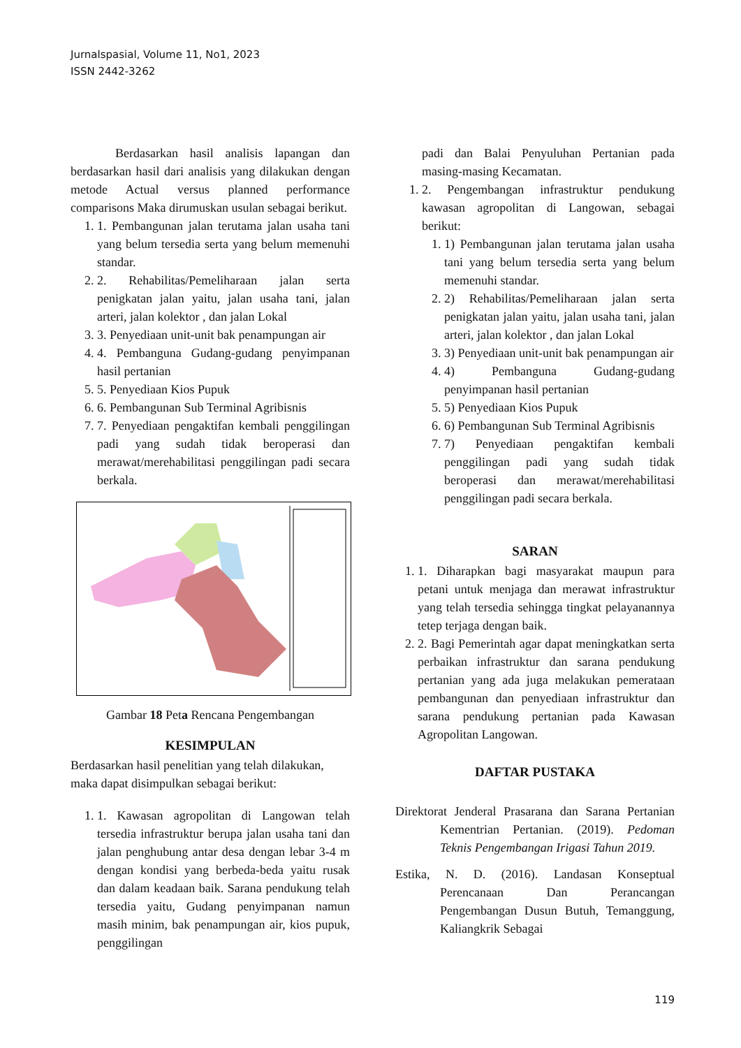Jurnalspasial, Volume 11, No1, 2023
ISSN 2442-3262
Berdasarkan hasil analisis lapangan dan berdasarkan hasil dari analisis yang dilakukan dengan metode Actual versus planned performance comparisons Maka dirumuskan usulan sebagai berikut.
1. 1. Pembangunan jalan terutama jalan usaha tani yang belum tersedia serta yang belum memenuhi standar.
2. 2. Rehabilitas/Pemeliharaan jalan serta penigkatan jalan yaitu, jalan usaha tani, jalan arteri, jalan kolektor , dan jalan Lokal
3. 3. Penyediaan unit-unit bak penampungan air
4. 4. Pembanguna Gudang-gudang penyimpanan hasil pertanian
5. 5. Penyediaan Kios Pupuk
6. 6. Pembangunan Sub Terminal Agribisnis
7. 7. Penyediaan pengaktifan kembali penggilingan padi yang sudah tidak beroperasi dan merawat/merehabilitasi penggilingan padi secara berkala.
Gambar 18 Peta Rencana Pengembangan
KESIMPULAN
Berdasarkan hasil penelitian yang telah dilakukan, maka dapat disimpulkan sebagai berikut:
1. 1. Kawasan agropolitan di Langowan telah tersedia infrastruktur berupa jalan usaha tani dan jalan penghubung antar desa dengan lebar 3-4 m dengan kondisi yang berbeda-beda yaitu rusak dan dalam keadaan baik. Sarana pendukung telah tersedia yaitu, Gudang penyimpanan namun masih minim, bak penampungan air, kios pupuk, penggilingan
padi dan Balai Penyuluhan Pertanian pada masing-masing Kecamatan.
1. 2. Pengembangan infrastruktur pendukung kawasan agropolitan di Langowan, sebagai berikut:
1. 1) Pembangunan jalan terutama jalan usaha tani yang belum tersedia serta yang belum memenuhi standar.
2. 2) Rehabilitas/Pemeliharaan jalan serta penigkatan jalan yaitu, jalan usaha tani, jalan arteri, jalan kolektor , dan jalan Lokal
3. 3) Penyediaan unit-unit bak penampungan air
4. 4) Pembanguna Gudang-gudang penyimpanan hasil pertanian
5. 5) Penyediaan Kios Pupuk
6. 6) Pembangunan Sub Terminal Agribisnis
7. 7) Penyediaan pengaktifan kembali penggilingan padi yang sudah tidak beroperasi dan merawat/merehabilitasi penggilingan padi secara berkala.
SARAN
1. 1. Diharapkan bagi masyarakat maupun para petani untuk menjaga dan merawat infrastruktur yang telah tersedia sehingga tingkat pelayanannya tetep terjaga dengan baik.
2. 2. Bagi Pemerintah agar dapat meningkatkan serta perbaikan infrastruktur dan sarana pendukung pertanian yang ada juga melakukan pemerataan pembangunan dan penyediaan infrastruktur dan sarana pendukung pertanian pada Kawasan Agropolitan Langowan.
DAFTAR PUSTAKA
Direktorat Jenderal Prasarana dan Sarana Pertanian Kementrian Pertanian. (2019). Pedoman Teknis Pengembangan Irigasi Tahun 2019.
Estika, N. D. (2016). Landasan Konseptual Perencanaan Dan Perancangan Pengembangan Dusun Butuh, Temanggung, Kaliangkrik Sebagai
119